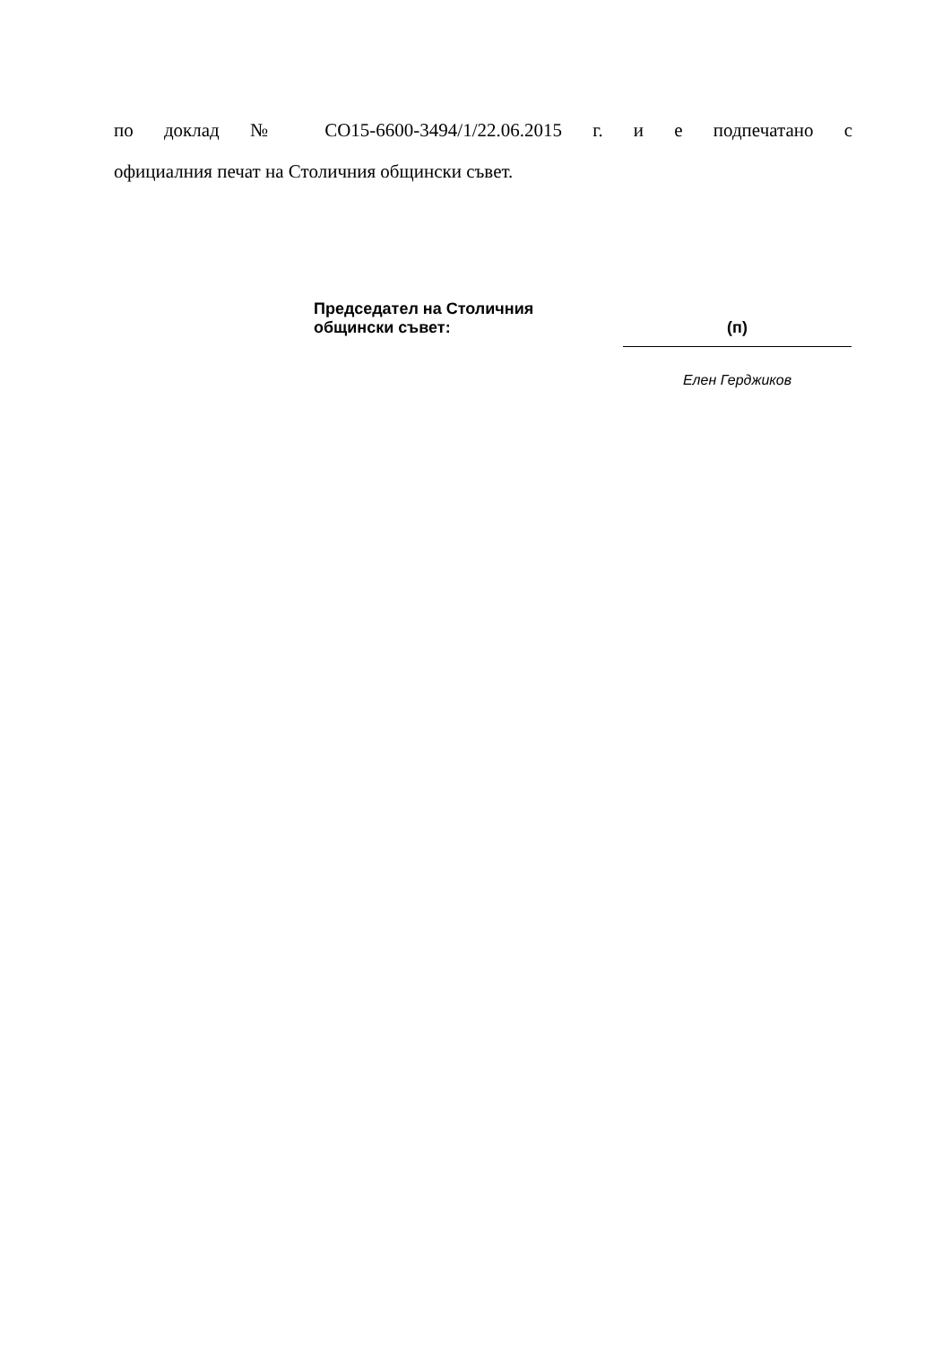по доклад № СО15-6600-3494/1/22.06.2015 г. и е подпечатано с
официалния печат на Столичния общински съвет.
Председател на Столичния
общински съвет:
(п)
Елен Герджиков